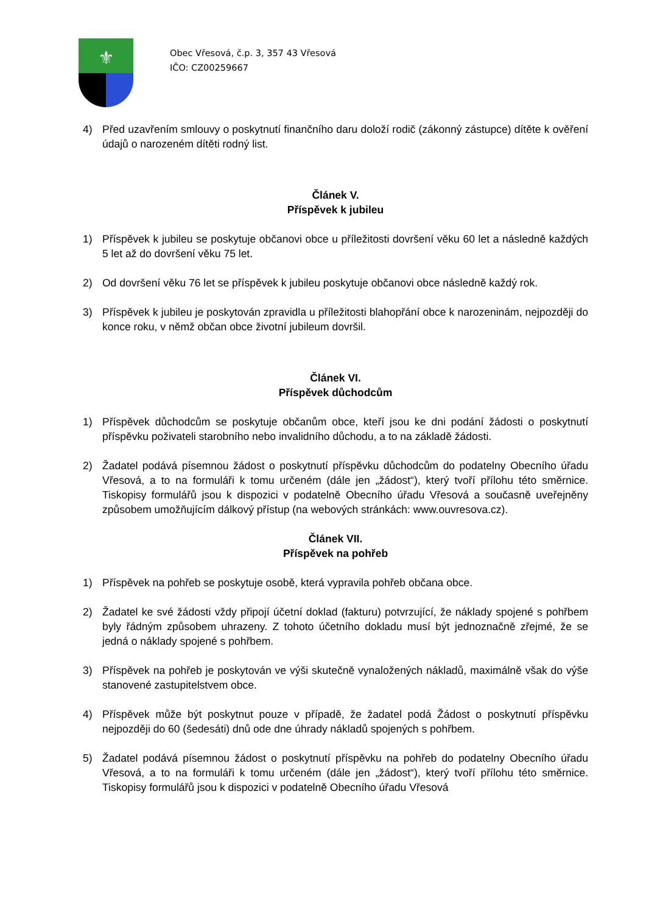⚜
Obec Vřesová, č.p. 3, 357 43 Vřesová
IČO: CZ00259667
4) Před uzavřením smlouvy o poskytnutí finančního daru doloží rodič (zákonný zástupce) dítěte k ověření údajů o narozeném dítěti rodný list.
Článek V.
Příspěvek k jubileu
1) Příspěvek k jubileu se poskytuje občanovi obce u příležitosti dovršení věku 60 let a následně každých 5 let až do dovršení věku 75 let.
2) Od dovršení věku 76 let se příspěvek k jubileu poskytuje občanovi obce následně každý rok.
3) Příspěvek k jubileu je poskytován zpravidla u příležitosti blahopřání obce k narozeninám, nejpozději do konce roku, v němž občan obce životní jubileum dovršil.
Článek VI.
Příspěvek důchodcům
1) Příspěvek důchodcům se poskytuje občanům obce, kteří jsou ke dni podání žádosti o poskytnutí příspěvku poživateli starobního nebo invalidního důchodu, a to na základě žádosti.
2) Žadatel podává písemnou žádost o poskytnutí příspěvku důchodcům do podatelny Obecního úřadu Vřesová, a to na formuláři k tomu určeném (dále jen „žádost“), který tvoří přílohu této směrnice. Tiskopisy formulářů jsou k dispozici v podatelně Obecního úřadu Vřesová a současně uveřejněny způsobem umožňujícím dálkový přístup (na webových stránkách: www.ouvresova.cz).
Článek VII.
Příspěvek na pohřeb
1) Příspěvek na pohřeb se poskytuje osobě, která vypravila pohřeb občana obce.
2) Žadatel ke své žádosti vždy připojí účetní doklad (fakturu) potvrzující, že náklady spojené s pohřbem byly řádným způsobem uhrazeny. Z tohoto účetního dokladu musí být jednoznačně zřejmé, že se jedná o náklady spojené s pohřbem.
3) Příspěvek na pohřeb je poskytován ve výši skutečně vynaložených nákladů, maximálně však do výše stanovené zastupitelstvem obce.
4) Příspěvek může být poskytnut pouze v případě, že žadatel podá Žádost o poskytnutí příspěvku nejpozději do 60 (šedesáti) dnů ode dne úhrady nákladů spojených s pohřbem.
5) Žadatel podává písemnou žádost o poskytnutí příspěvku na pohřeb do podatelny Obecního úřadu Vřesová, a to na formuláři k tomu určeném (dále jen „žádost“), který tvoří přílohu této směrnice. Tiskopisy formulářů jsou k dispozici v podatelně Obecního úřadu Vřesová